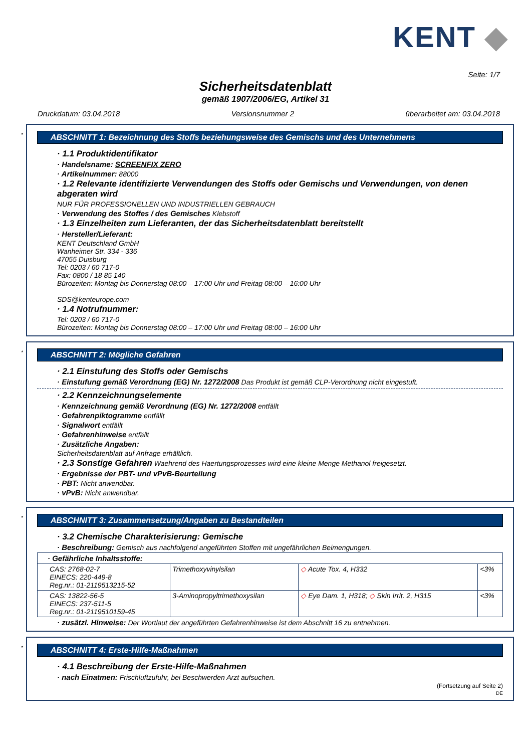KENT ◆
Seite: 1/7
Sicherheitsdatenblatt
gemäß 1907/2006/EG, Artikel 31
Druckdatum: 03.04.2018 Versionsnummer 2 überarbeitet am: 03.04.2018
*
ABSCHNITT 1: Bezeichnung des Stoffs beziehungsweise des Gemischs und des Unternehmens
· 1.1 Produktidentifikator
· Handelsname: SCREENFIX ZERO
· Artikelnummer: 88000
· 1.2 Relevante identifizierte Verwendungen des Stoffs oder Gemischs und Verwendungen, von denen abgeraten wird
NUR FÜR PROFESSIONELLEN UND INDUSTRIELLEN GEBRAUCH
· Verwendung des Stoffes / des Gemisches Klebstoff
· 1.3 Einzelheiten zum Lieferanten, der das Sicherheitsdatenblatt bereitstellt
· Hersteller/Lieferant:
KENT Deutschland GmbH
Wanheimer Str. 334 - 336
47055 Duisburg
Tel: 0203 / 60 717-0
Fax: 0800 / 18 85 140
Bürozeiten: Montag bis Donnerstag 08:00 – 17:00 Uhr und Freitag 08:00 – 16:00 Uhr
SDS@kenteurope.com
· 1.4 Notrufnummer:
Tel: 0203 / 60 717-0
Bürozeiten: Montag bis Donnerstag 08:00 – 17:00 Uhr und Freitag 08:00 – 16:00 Uhr
*
ABSCHNITT 2: Mögliche Gefahren
· 2.1 Einstufung des Stoffs oder Gemischs
· Einstufung gemäß Verordnung (EG) Nr. 1272/2008 Das Produkt ist gemäß CLP-Verordnung nicht eingestuft.
· 2.2 Kennzeichnungselemente
· Kennzeichnung gemäß Verordnung (EG) Nr. 1272/2008 entfällt
· Gefahrenpiktogramme entfällt
· Signalwort entfällt
· Gefahrenhinweise entfällt
· Zusätzliche Angaben:
Sicherheitsdatenblatt auf Anfrage erhältlich.
· 2.3 Sonstige Gefahren Waehrend des Haertungsprozesses wird eine kleine Menge Methanol freigesetzt.
· Ergebnisse der PBT- und vPvB-Beurteilung
· PBT: Nicht anwendbar.
· vPvB: Nicht anwendbar.
*
ABSCHNITT 3: Zusammensetzung/Angaben zu Bestandteilen
· 3.2 Chemische Charakterisierung: Gemische
· Beschreibung: Gemisch aus nachfolgend angeführten Stoffen mit ungefährlichen Beimengungen.
| · Gefährliche Inhaltsstoffe: | | | |
| CAS: 2768-02-7 EINECS: 220-449-8 Reg.nr.: 01-2119513215-52 | Trimethoxyvinylsilan | ◇ Acute Tox. 4, H332 | <3% |
| CAS: 13822-56-5 EINECS: 237-511-5 Reg.nr.: 01-2119510159-45 | 3-Aminopropyltrimethoxysilan | ◇ Eye Dam. 1, H318; ◇ Skin Irrit. 2, H315 | <3% |
· zusätzl. Hinweise: Der Wortlaut der angeführten Gefahrenhinweise ist dem Abschnitt 16 zu entnehmen.
*
ABSCHNITT 4: Erste-Hilfe-Maßnahmen
· 4.1 Beschreibung der Erste-Hilfe-Maßnahmen
· nach Einatmen: Frischluftzufuhr, bei Beschwerden Arzt aufsuchen.
(Fortsetzung auf Seite 2)
DE